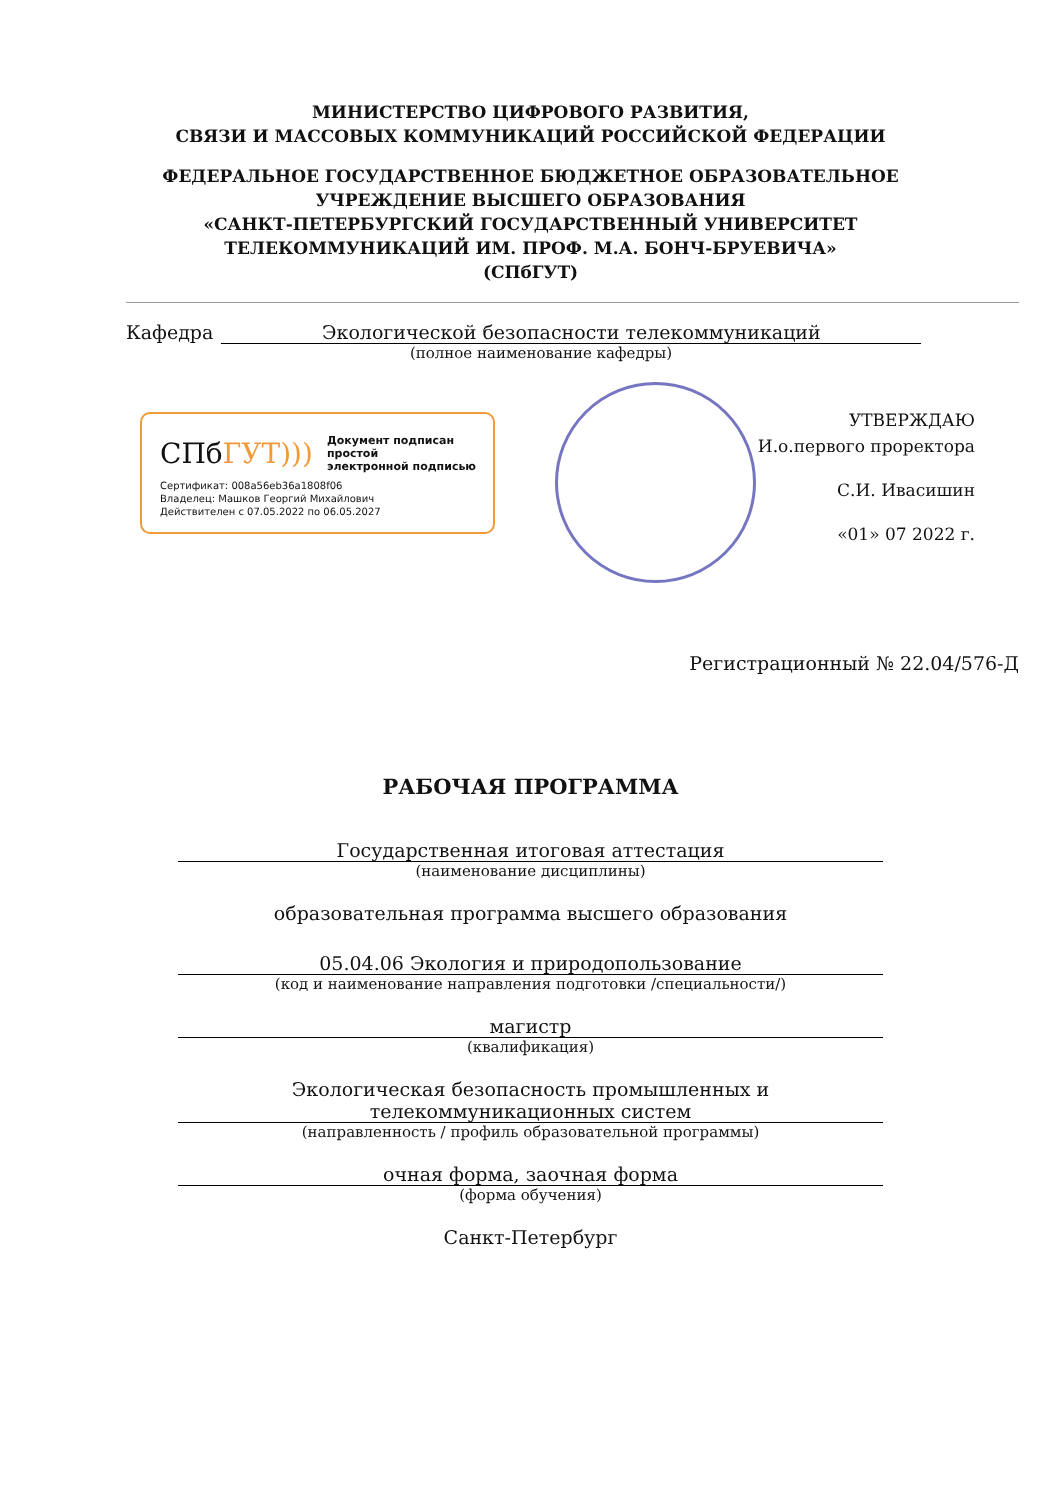МИНИСТЕРСТВО ЦИФРОВОГО РАЗВИТИЯ,
СВЯЗИ И МАССОВЫХ КОММУНИКАЦИЙ РОССИЙСКОЙ ФЕДЕРАЦИИ
ФЕДЕРАЛЬНОЕ ГОСУДАРСТВЕННОЕ БЮДЖЕТНОЕ ОБРАЗОВАТЕЛЬНОЕ
УЧРЕЖДЕНИЕ ВЫСШЕГО ОБРАЗОВАНИЯ
«САНКТ-ПЕТЕРБУРГСКИЙ ГОСУДАРСТВЕННЫЙ УНИВЕРСИТЕТ
ТЕЛЕКОММУНИКАЦИЙ ИМ. ПРОФ. М.А. БОНЧ-БРУЕВИЧА»
(СПбГУТ)
Кафедра Экологической безопасности телекоммуникаций
(полное наименование кафедры)
СПбГУТ))) Документ подписан простой
электронной подписью
Сертификат: 008a56eb36a1808f06
Владелец: Машков Георгий Михайлович
Действителен с 07.05.2022 по 06.05.2027
УТВЕРЖДАЮ
И.о.первого проректора
С.И. Ивасишин
«01» 07 2022 г.
Регистрационный № 22.04/576-Д
РАБОЧАЯ ПРОГРАММА
Государственная итоговая аттестация
(наименование дисциплины)
образовательная программа высшего образования
05.04.06 Экология и природопользование
(код и наименование направления подготовки /специальности/)
магистр
(квалификация)
Экологическая безопасность промышленных и
телекоммуникационных систем
(направленность / профиль образовательной программы)
очная форма, заочная форма
(форма обучения)
Санкт-Петербург